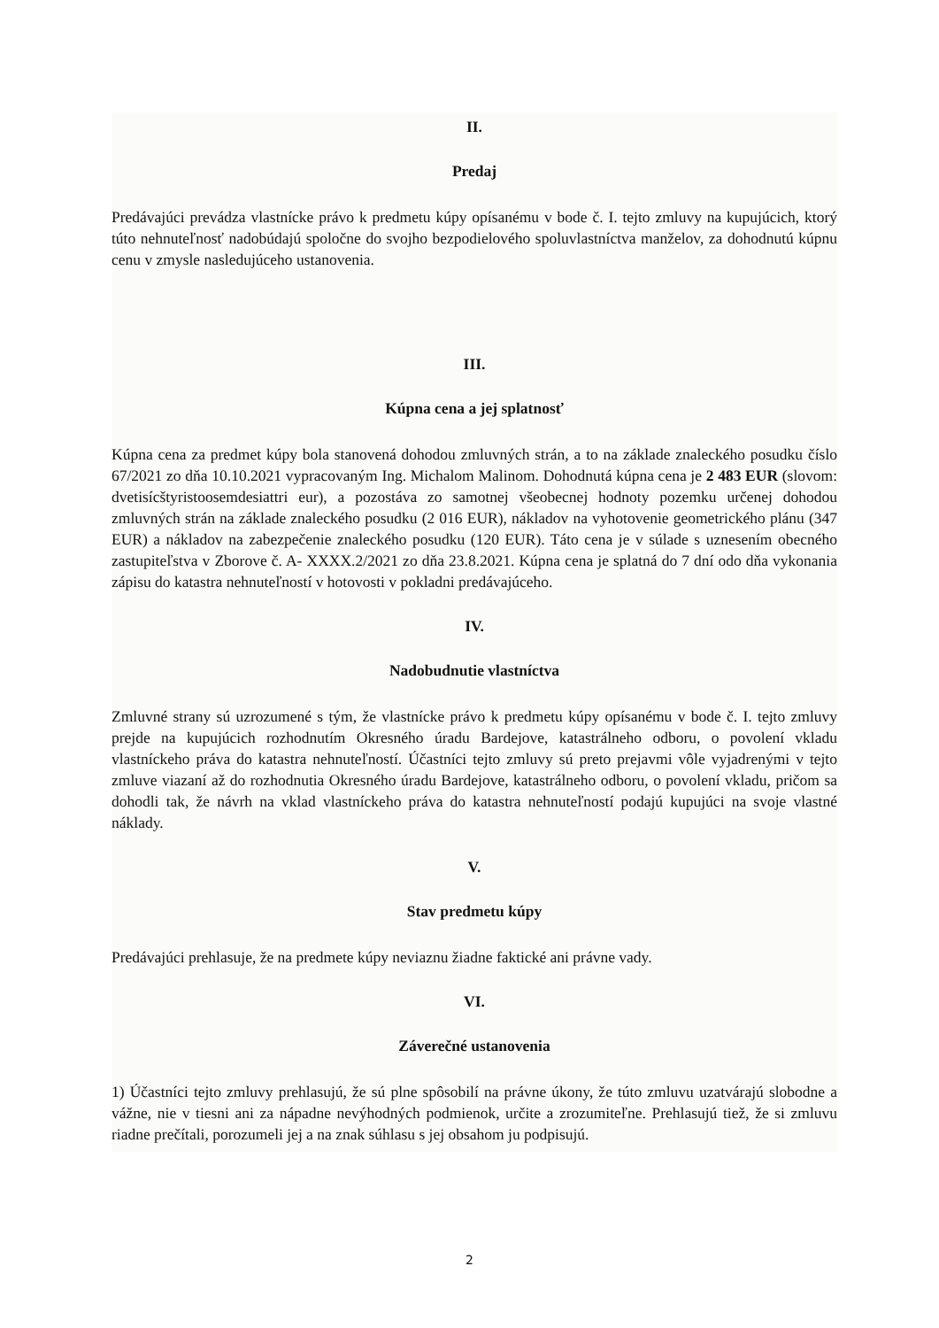II.
Predaj
Predávajúci prevádza vlastnícke právo k predmetu kúpy opísanému v bode č. I. tejto zmluvy na kupujúcich, ktorý túto nehnuteľnosť nadobúdajú spoločne do svojho bezpodielového spoluvlastníctva manželov, za dohodnutú kúpnu cenu v zmysle nasledujúceho ustanovenia.
III.
Kúpna cena a jej splatnosť
Kúpna cena za predmet kúpy bola stanovená dohodou zmluvných strán, a to na základe znaleckého posudku číslo 67/2021 zo dňa 10.10.2021 vypracovaným Ing. Michalom Malinom. Dohodnutá kúpna cena je 2 483 EUR (slovom: dvetisícštyristoosemdesiattri eur), a pozostáva zo samotnej všeobecnej hodnoty pozemku určenej dohodou zmluvných strán na základe znaleckého posudku (2 016 EUR), nákladov na vyhotovenie geometrického plánu (347 EUR) a nákladov na zabezpečenie znaleckého posudku (120 EUR). Táto cena je v súlade s uznesením obecného zastupiteľstva v Zborove č. A- XXXX.2/2021 zo dňa 23.8.2021. Kúpna cena je splatná do 7 dní odo dňa vykonania zápisu do katastra nehnuteľností v hotovosti v pokladni predávajúceho.
IV.
Nadobudnutie vlastníctva
Zmluvné strany sú uzrozumené s tým, že vlastnícke právo k predmetu kúpy opísanému v bode č. I. tejto zmluvy prejde na kupujúcich rozhodnutím Okresného úradu Bardejove, katastrálneho odboru, o povolení vkladu vlastníckeho práva do katastra nehnuteľností. Účastníci tejto zmluvy sú preto prejavmi vôle vyjadrenými v tejto zmluve viazaní až do rozhodnutia Okresného úradu Bardejove, katastrálneho odboru, o povolení vkladu, pričom sa dohodli tak, že návrh na vklad vlastníckeho práva do katastra nehnuteľností podajú kupujúci na svoje vlastné náklady.
V.
Stav predmetu kúpy
Predávajúci prehlasuje, že na predmete kúpy neviaznu žiadne faktické ani právne vady.
VI.
Záverečné ustanovenia
1) Účastníci tejto zmluvy prehlasujú, že sú plne spôsobilí na právne úkony, že túto zmluvu uzatvárajú slobodne a vážne, nie v tiesni ani za nápadne nevýhodných podmienok, určite a zrozumiteľne. Prehlasujú tiež, že si zmluvu riadne prečítali, porozumeli jej a na znak súhlasu s jej obsahom ju podpisujú.
2